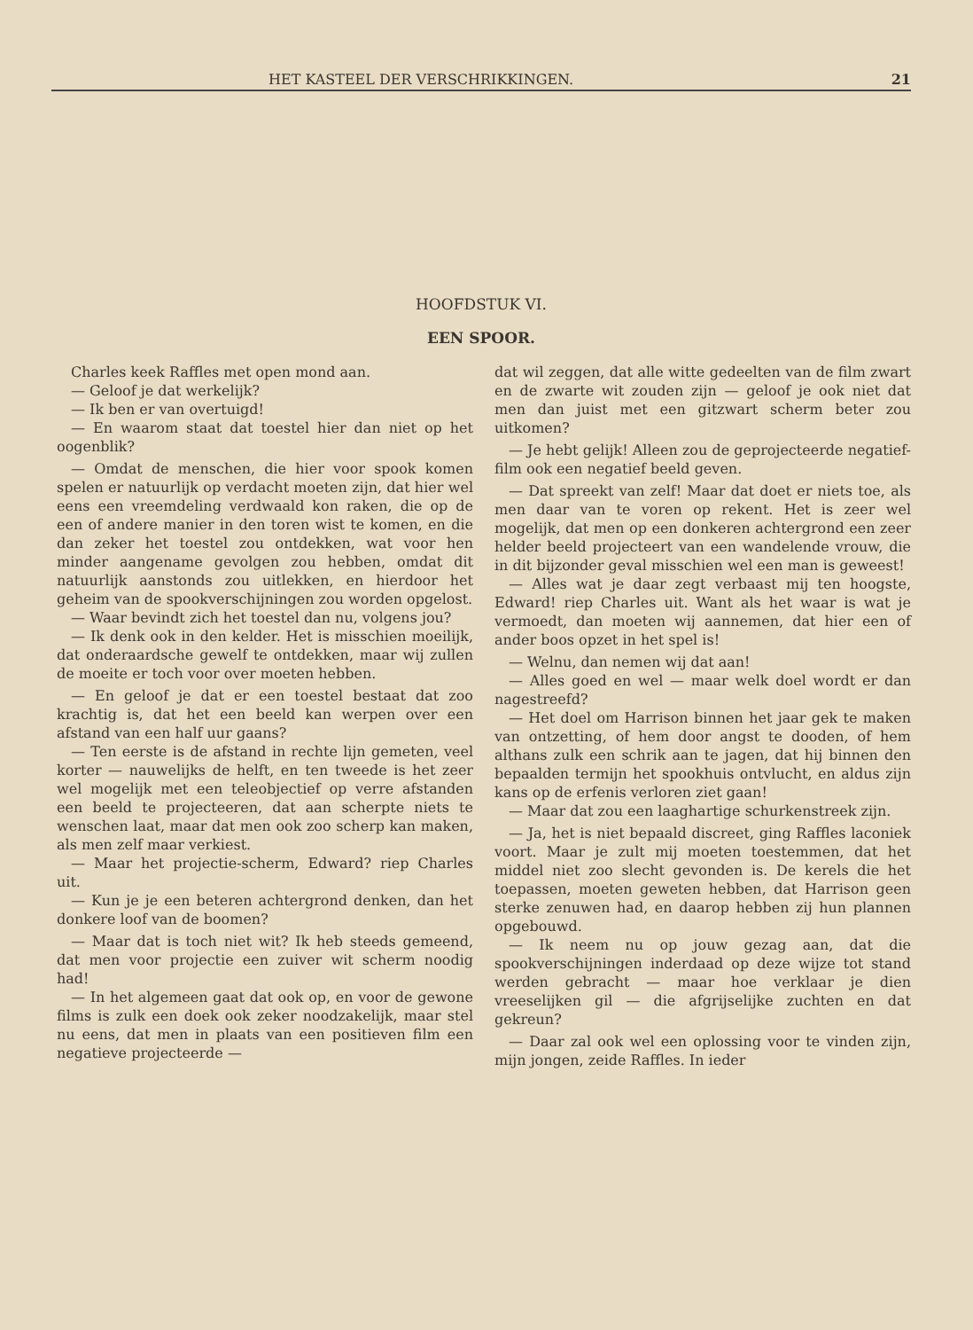HET KASTEEL DER VERSCHRIKKINGEN. 21
HOOFDSTUK VI.
EEN SPOOR.
Charles keek Raffles met open mond aan.
— Geloof je dat werkelijk?
— Ik ben er van overtuigd!
— En waarom staat dat toestel hier dan niet op het oogenblik?
— Omdat de menschen, die hier voor spook komen spelen er natuurlijk op verdacht moeten zijn, dat hier wel eens een vreemdeling verdwaald kon raken, die op de een of andere manier in den toren wist te komen, en die dan zeker het toestel zou ontdekken, wat voor hen minder aangename gevolgen zou hebben, omdat dit natuurlijk aanstonds zou uitlekken, en hierdoor het geheim van de spookverschijningen zou worden opgelost.
— Waar bevindt zich het toestel dan nu, volgens jou?
— Ik denk ook in den kelder. Het is misschien moeilijk, dat onderaardsche gewelf te ontdekken, maar wij zullen de moeite er toch voor over moeten hebben.
— En geloof je dat er een toestel bestaat dat zoo krachtig is, dat het een beeld kan werpen over een afstand van een half uur gaans?
— Ten eerste is de afstand in rechte lijn gemeten, veel korter — nauwelijks de helft, en ten tweede is het zeer wel mogelijk met een teleobjectief op verre afstanden een beeld te projecteeren, dat aan scherpte niets te wenschen laat, maar dat men ook zoo scherp kan maken, als men zelf maar verkiest.
— Maar het projectie-scherm, Edward? riep Charles uit.
— Kun je je een beteren achtergrond denken, dan het donkere loof van de boomen?
— Maar dat is toch niet wit? Ik heb steeds gemeend, dat men voor projectie een zuiver wit scherm noodig had!
— In het algemeen gaat dat ook op, en voor de gewone films is zulk een doek ook zeker noodzakelijk, maar stel nu eens, dat men in plaats van een positieven film een negatieve projecteerde —
dat wil zeggen, dat alle witte gedeelten van de film zwart en de zwarte wit zouden zijn — geloof je ook niet dat men dan juist met een gitzwart scherm beter zou uitkomen?
— Je hebt gelijk! Alleen zou de geprojecteerde negatief-film ook een negatief beeld geven.
— Dat spreekt van zelf! Maar dat doet er niets toe, als men daar van te voren op rekent. Het is zeer wel mogelijk, dat men op een donkeren achtergrond een zeer helder beeld projecteert van een wandelende vrouw, die in dit bijzonder geval misschien wel een man is geweest!
— Alles wat je daar zegt verbaast mij ten hoogste, Edward! riep Charles uit. Want als het waar is wat je vermoedt, dan moeten wij aannemen, dat hier een of ander boos opzet in het spel is!
— Welnu, dan nemen wij dat aan!
— Alles goed en wel — maar welk doel wordt er dan nagestreefd?
— Het doel om Harrison binnen het jaar gek te maken van ontzetting, of hem door angst te dooden, of hem althans zulk een schrik aan te jagen, dat hij binnen den bepaalden termijn het spookhuis ontvlucht, en aldus zijn kans op de erfenis verloren ziet gaan!
— Maar dat zou een laaghartige schurkenstreek zijn.
— Ja, het is niet bepaald discreet, ging Raffles laconiek voort. Maar je zult mij moeten toestemmen, dat het middel niet zoo slecht gevonden is. De kerels die het toepassen, moeten geweten hebben, dat Harrison geen sterke zenuwen had, en daarop hebben zij hun plannen opgebouwd.
— Ik neem nu op jouw gezag aan, dat die spookverschijningen inderdaad op deze wijze tot stand werden gebracht — maar hoe verklaar je dien vreeselijken gil — die afgrijselijke zuchten en dat gekreun?
— Daar zal ook wel een oplossing voor te vinden zijn, mijn jongen, zeide Raffles. In ieder